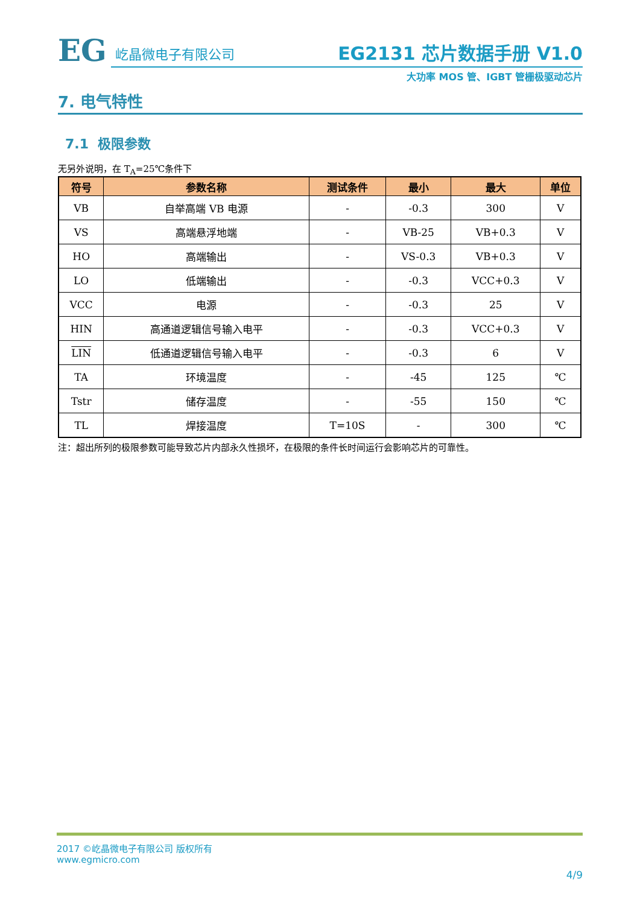EG
屹晶微电子有限公司
EG2131 芯片数据手册 V1.0
大功率 MOS 管、IGBT 管栅极驱动芯片
7. 电气特性
7.1 极限参数
无另外说明，在 T<sub>A</sub>=25℃条件下
| 符号 | 参数名称 | 测试条件 | 最小 | 最大 | 单位 |
| --- | --- | --- | --- | --- | --- |
| VB | 自举高端 VB 电源 | - | -0.3 | 300 | V |
| VS | 高端悬浮地端 | - | VB-25 | VB+0.3 | V |
| HO | 高端输出 | - | VS-0.3 | VB+0.3 | V |
| LO | 低端输出 | - | -0.3 | VCC+0.3 | V |
| VCC | 电源 | - | -0.3 | 25 | V |
| HIN | 高通道逻辑信号输入电平 | - | -0.3 | VCC+0.3 | V |
| LIN | 低通道逻辑信号输入电平 | - | -0.3 | 6 | V |
| TA | 环境温度 | - | -45 | 125 | ℃ |
| Tstr | 储存温度 | - | -55 | 150 | ℃ |
| TL | 焊接温度 | T=10S | - | 300 | ℃ |
注：超出所列的极限参数可能导致芯片内部永久性损坏，在极限的条件长时间运行会影响芯片的可靠性。
2017 ©屹晶微电子有限公司 版权所有
www.egmicro.com
4/9